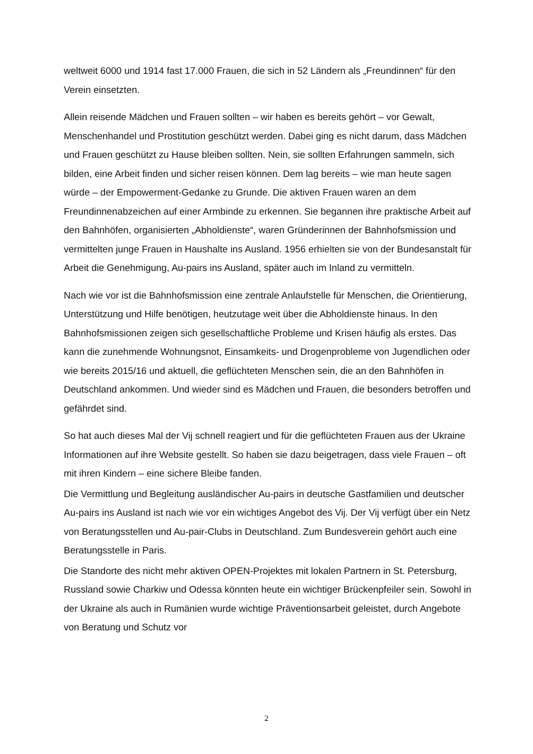weltweit 6000 und 1914 fast 17.000 Frauen, die sich in 52 Ländern als „Freundinnen“ für den Verein einsetzten.
Allein reisende Mädchen und Frauen sollten – wir haben es bereits gehört – vor Gewalt, Menschenhandel und Prostitution geschützt werden. Dabei ging es nicht darum, dass Mädchen und Frauen geschützt zu Hause bleiben sollten. Nein, sie sollten Erfahrungen sammeln, sich bilden, eine Arbeit finden und sicher reisen können. Dem lag bereits – wie man heute sagen würde – der Empowerment-Gedanke zu Grunde. Die aktiven Frauen waren an dem Freundinnenabzeichen auf einer Armbinde zu erkennen. Sie begannen ihre praktische Arbeit auf den Bahnhöfen, organisierten „Abholdienste“, waren Gründerinnen der Bahnhofsmission und vermittelten junge Frauen in Haushalte ins Ausland. 1956 erhielten sie von der Bundesanstalt für Arbeit die Genehmigung, Au-pairs ins Ausland, später auch im Inland zu vermitteln.
Nach wie vor ist die Bahnhofsmission eine zentrale Anlaufstelle für Menschen, die Orientierung, Unterstützung und Hilfe benötigen, heutzutage weit über die Abholdienste hinaus. In den Bahnhofsmissionen zeigen sich gesellschaftliche Probleme und Krisen häufig als erstes. Das kann die zunehmende Wohnungsnot, Einsamkeits- und Drogenprobleme von Jugendlichen oder wie bereits 2015/16 und aktuell, die geflüchteten Menschen sein, die an den Bahnhöfen in Deutschland ankommen. Und wieder sind es Mädchen und Frauen, die besonders betroffen und gefährdet sind.
So hat auch dieses Mal der Vij schnell reagiert und für die geflüchteten Frauen aus der Ukraine Informationen auf ihre Website gestellt. So haben sie dazu beigetragen, dass viele Frauen – oft mit ihren Kindern – eine sichere Bleibe fanden.
Die Vermittlung und Begleitung ausländischer Au-pairs in deutsche Gastfamilien und deutscher Au-pairs ins Ausland ist nach wie vor ein wichtiges Angebot des Vij. Der Vij verfügt über ein Netz von Beratungsstellen und Au-pair-Clubs in Deutschland. Zum Bundesverein gehört auch eine Beratungsstelle in Paris.
Die Standorte des nicht mehr aktiven OPEN-Projektes mit lokalen Partnern in St. Petersburg, Russland sowie Charkiw und Odessa könnten heute ein wichtiger Brückenpfeiler sein. Sowohl in der Ukraine als auch in Rumänien wurde wichtige Präventionsarbeit geleistet, durch Angebote von Beratung und Schutz vor
2